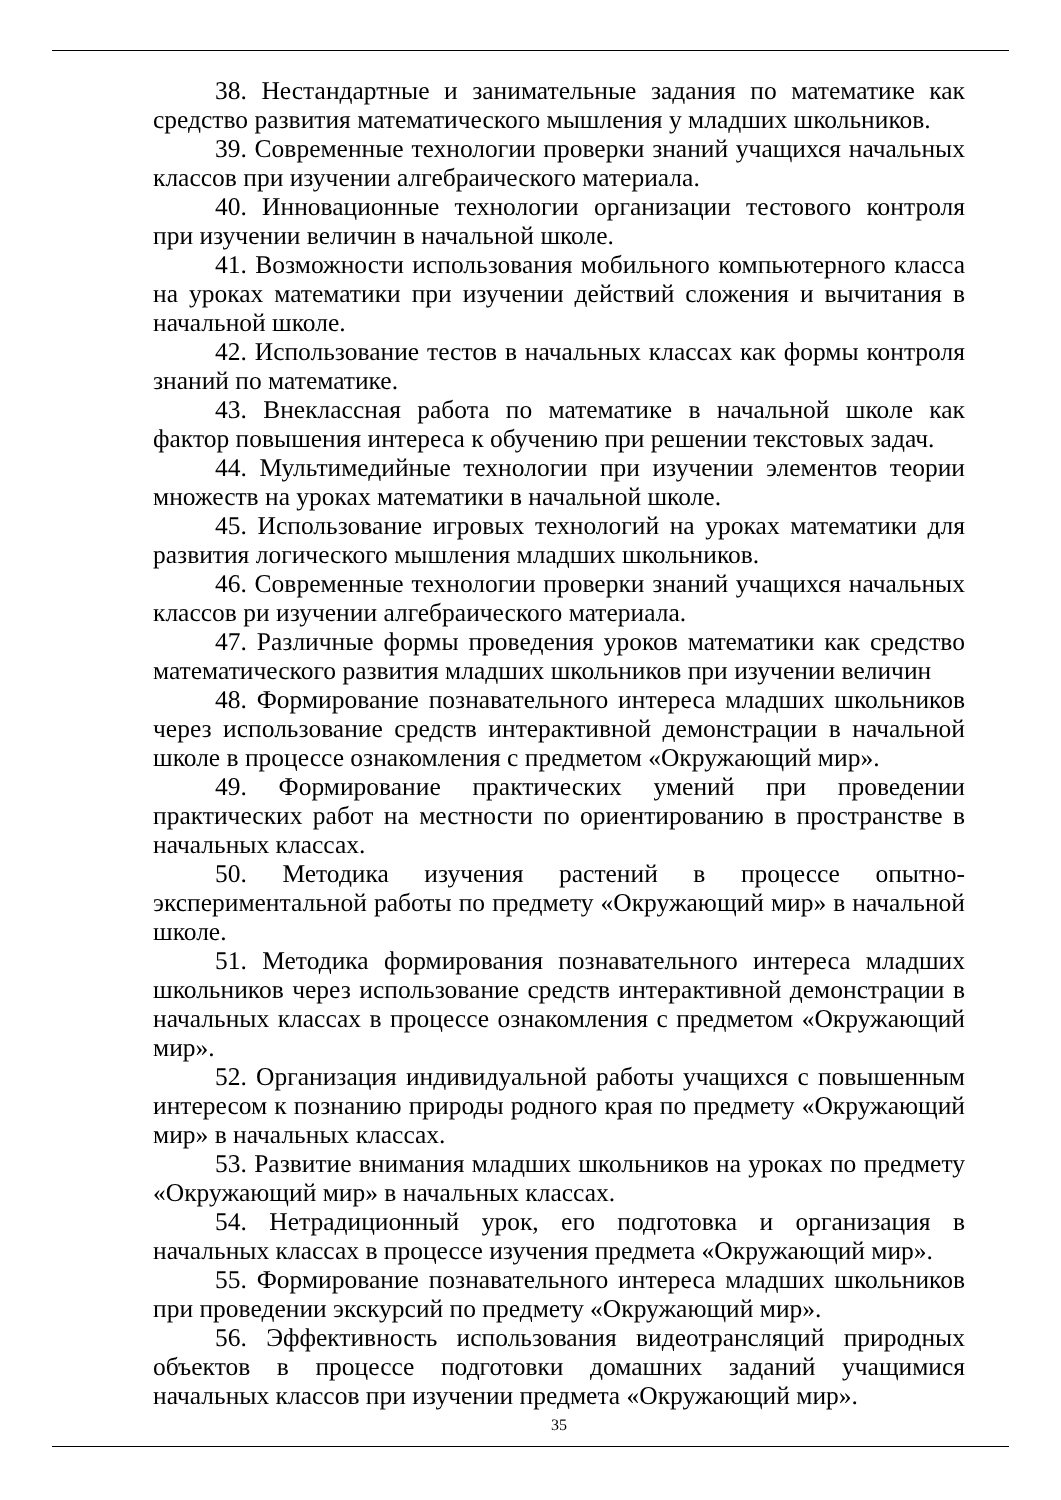38. Нестандартные и занимательные задания по математике как средство развития математического мышления у младших школьников.
39. Современные технологии проверки знаний учащихся начальных классов при изучении алгебраического материала.
40. Инновационные технологии организации тестового контроля при изучении величин в начальной школе.
41. Возможности использования мобильного компьютерного класса на уроках математики при изучении действий сложения и вычитания в начальной школе.
42. Использование тестов в начальных классах как формы контроля знаний по математике.
43. Внеклассная работа по математике в начальной школе как фактор повышения интереса к обучению при решении текстовых задач.
44. Мультимедийные технологии при изучении элементов теории множеств на уроках математики в начальной школе.
45. Использование игровых технологий на уроках математики для развития логического мышления младших школьников.
46. Современные технологии проверки знаний учащихся начальных классов ри изучении алгебраического материала.
47. Различные формы проведения уроков математики как средство математического развития младших школьников при изучении величин
48. Формирование познавательного интереса младших школьников через использование средств интерактивной демонстрации в начальной школе в процессе ознакомления с предметом «Окружающий мир».
49. Формирование практических умений при проведении практических работ на местности по ориентированию в пространстве в начальных классах.
50. Методика изучения растений в процессе опытно-экспериментальной работы по предмету «Окружающий мир» в начальной школе.
51. Методика формирования познавательного интереса младших школьников через использование средств интерактивной демонстрации в начальных классах в процессе ознакомления с предметом «Окружающий мир».
52. Организация индивидуальной работы учащихся с повышенным интересом к познанию природы родного края по предмету «Окружающий мир» в начальных классах.
53. Развитие внимания младших школьников на уроках по предмету «Окружающий мир» в начальных классах.
54. Нетрадиционный урок, его подготовка и организация в начальных классах в процессе изучения предмета «Окружающий мир».
55. Формирование познавательного интереса младших школьников при проведении экскурсий по предмету «Окружающий мир».
56. Эффективность использования видеотрансляций природных объектов в процессе подготовки домашних заданий учащимися начальных классов при изучении предмета «Окружающий мир».
35